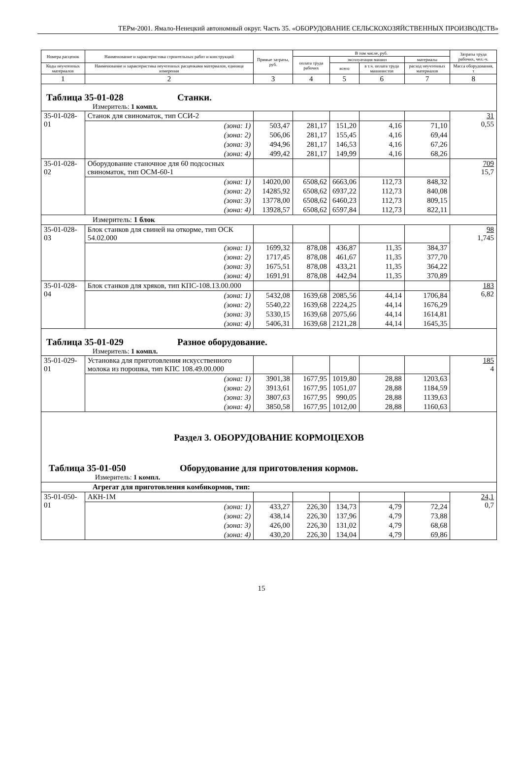ТЕРм-2001. Ямало-Ненецкий автономный округ. Часть 35. «ОБОРУДОВАНИЕ СЕЛЬСКОХОЗЯЙСТВЕННЫХ ПРОИЗВОДСТВ»
| Номера расценок | Наименование и характеристика строительных работ и конструкций | Прямые затраты, руб. | В том числе, руб. | | | | Затраты труда рабочих, чел.-ч. |
| --- | --- | --- | --- | --- | --- | --- | --- |
| | | | оплата труда рабочих | эксплуатация машин | | материалы | |
| Коды неучтенных материалов | Наименование и характеристика неучтенных расценками материалов, единица измерения | | | всего | в т.ч. оплата труда машинистов | расход неучтенных материалов | Масса оборудования, т |
| 1 | 2 | 3 | 4 | 5 | 6 | 7 | 8 |
| Таблица 35-01-028 Станки. Измеритель: 1 компл. | | | | | | | |
| 35-01-028-01 | Станок для свиноматок, тип ССИ-2 | | | | | | 31 0,55 |
| | (зона: 1) | 503,47 | 281,17 | 151,20 | 4,16 | 71,10 | |
| | (зона: 2) | 506,06 | 281,17 | 155,45 | 4,16 | 69,44 | |
| | (зона: 3) | 494,96 | 281,17 | 146,53 | 4,16 | 67,26 | |
| | (зона: 4) | 499,42 | 281,17 | 149,99 | 4,16 | 68,26 | |
| 35-01-028-02 | Оборудование станочное для 60 подсосных свиноматок, тип ОСМ-60-1 | | | | | | 709 15,7 |
| | (зона: 1) | 14020,00 | 6508,62 | 6663,06 | 112,73 | 848,32 | |
| | (зона: 2) | 14285,92 | 6508,62 | 6937,22 | 112,73 | 840,08 | |
| | (зона: 3) | 13778,00 | 6508,62 | 6460,23 | 112,73 | 809,15 | |
| | (зона: 4) | 13928,57 | 6508,62 | 6597,84 | 112,73 | 822,11 | |
| Измеритель: 1 блок | | | | | | | |
| 35-01-028-03 | Блок станков для свиней на откорме, тип ОСК 54.02.000 | | | | | | 98 1,745 |
| | (зона: 1) | 1699,32 | 878,08 | 436,87 | 11,35 | 384,37 | |
| | (зона: 2) | 1717,45 | 878,08 | 461,67 | 11,35 | 377,70 | |
| | (зона: 3) | 1675,51 | 878,08 | 433,21 | 11,35 | 364,22 | |
| | (зона: 4) | 1691,91 | 878,08 | 442,94 | 11,35 | 370,89 | |
| 35-01-028-04 | Блок станков для хряков, тип КПС-108.13.00.000 | | | | | | 183 6,82 |
| | (зона: 1) | 5432,08 | 1639,68 | 2085,56 | 44,14 | 1706,84 | |
| | (зона: 2) | 5540,22 | 1639,68 | 2224,25 | 44,14 | 1676,29 | |
| | (зона: 3) | 5330,15 | 1639,68 | 2075,66 | 44,14 | 1614,81 | |
| | (зона: 4) | 5406,31 | 1639,68 | 2121,28 | 44,14 | 1645,35 | |
| Таблица 35-01-029 Разное оборудование. Измеритель: 1 компл. | | | | | | | |
| 35-01-029-01 | Установка для приготовления искусственного молока из порошка, тип КПС 108.49.00.000 | | | | | | 185 4 |
| | (зона: 1) | 3901,38 | 1677,95 | 1019,80 | 28,88 | 1203,63 | |
| | (зона: 2) | 3913,61 | 1677,95 | 1051,07 | 28,88 | 1184,59 | |
| | (зона: 3) | 3807,63 | 1677,95 | 990,05 | 28,88 | 1139,63 | |
| | (зона: 4) | 3850,58 | 1677,95 | 1012,00 | 28,88 | 1160,63 | |
| Раздел 3. ОБОРУДОВАНИЕ КОРМОЦЕХОВ Таблица 35-01-050 Оборудование для приготовления кормов. Измеритель: 1 компл. | | | | | | | |
| Агрегат для приготовления комбикормов, тип: | | | | | | | |
| 35-01-050-01 | АКН-1М | | | | | | 24,1 0,7 |
| | (зона: 1) | 433,27 | 226,30 | 134,73 | 4,79 | 72,24 | |
| | (зона: 2) | 438,14 | 226,30 | 137,96 | 4,79 | 73,88 | |
| | (зона: 3) | 426,00 | 226,30 | 131,02 | 4,79 | 68,68 | |
| | (зона: 4) | 430,20 | 226,30 | 134,04 | 4,79 | 69,86 | |
15